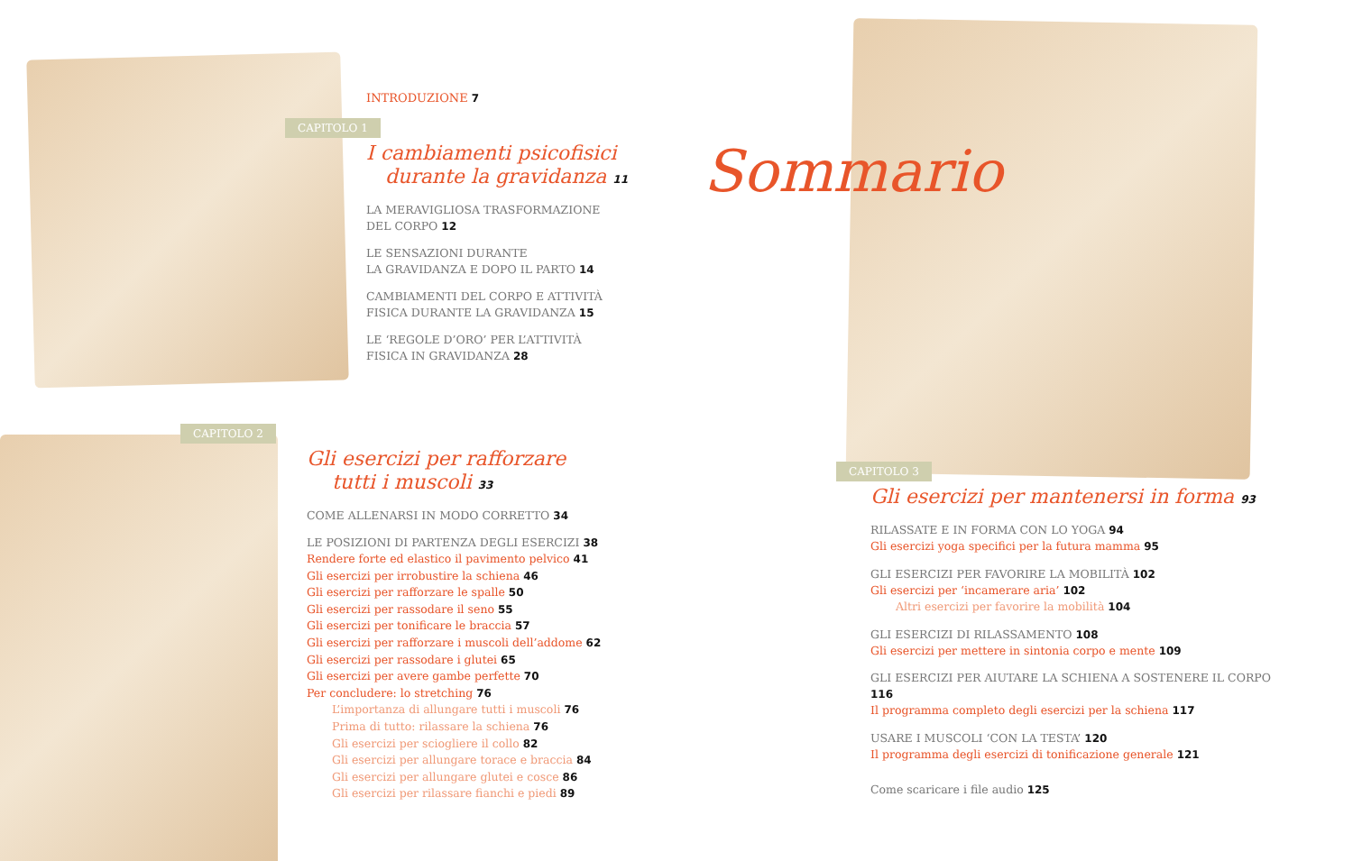INTRODUZIONE 7
CAPITOLO 1
I cambiamenti psicofisici
durante la gravidanza 11
LA MERAVIGLIOSA TRASFORMAZIONE
DEL CORPO 12
LE SENSAZIONI DURANTE
LA GRAVIDANZA E DOPO IL PARTO 14
CAMBIAMENTI DEL CORPO E ATTIVITÀ
FISICA DURANTE LA GRAVIDANZA 15
LE ‘REGOLE D’ORO’ PER L’ATTIVITÀ
FISICA IN GRAVIDANZA 28
CAPITOLO 2
Gli esercizi per rafforzare
tutti i muscoli 33
COME ALLENARSI IN MODO CORRETTO 34
LE POSIZIONI DI PARTENZA DEGLI ESERCIZI 38
Rendere forte ed elastico il pavimento pelvico 41
Gli esercizi per irrobustire la schiena 46
Gli esercizi per rafforzare le spalle 50
Gli esercizi per rassodare il seno 55
Gli esercizi per tonificare le braccia 57
Gli esercizi per rafforzare i muscoli dell’addome 62
Gli esercizi per rassodare i glutei 65
Gli esercizi per avere gambe perfette 70
Per concludere: lo stretching 76
L’importanza di allungare tutti i muscoli 76
Prima di tutto: rilassare la schiena 76
Gli esercizi per sciogliere il collo 82
Gli esercizi per allungare torace e braccia 84
Gli esercizi per allungare glutei e cosce 86
Gli esercizi per rilassare fianchi e piedi 89
Sommario
CAPITOLO 3
Gli esercizi per mantenersi in forma 93
RILASSATE E IN FORMA CON LO YOGA 94
Gli esercizi yoga specifici per la futura mamma 95
GLI ESERCIZI PER FAVORIRE LA MOBILITÀ 102
Gli esercizi per ‘incamerare aria’ 102
Altri esercizi per favorire la mobilità 104
GLI ESERCIZI DI RILASSAMENTO 108
Gli esercizi per mettere in sintonia corpo e mente 109
GLI ESERCIZI PER AIUTARE LA SCHIENA A SOSTENERE IL CORPO 116
Il programma completo degli esercizi per la schiena 117
USARE I MUSCOLI ‘CON LA TESTA’ 120
Il programma degli esercizi di tonificazione generale 121
Come scaricare i file audio 125